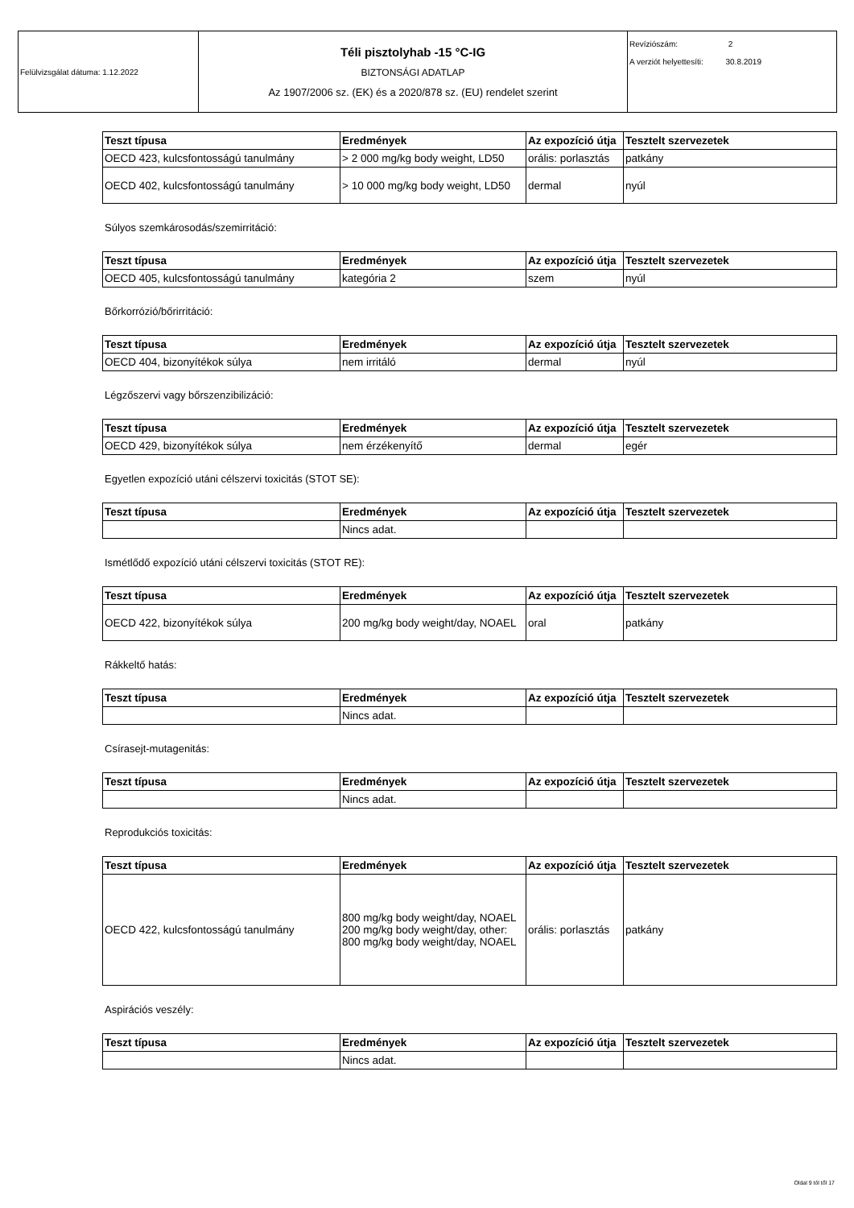| Felülvizsgálat dátuma: 1.12.2022 | Téli pisztolyhab -15 °C-IG BIZTONSÁGI ADATLAP Az 1907/2006 sz. (EK) és a 2020/878 sz. (EU) rendelet szerint | Revíziószám: 2 A verziót helyettesíti: 30.8.2019 |
| Teszt típusa | Eredmények | Az expozíció útja | Tesztelt szervezetek |
| --- | --- | --- | --- |
| OECD 423, kulcsfontosságú tanulmány | > 2 000 mg/kg body weight, LD50 | orális: porlasztás | patkány |
| OECD 402, kulcsfontosságú tanulmány | > 10 000 mg/kg body weight, LD50 | dermal | nyúl |
Súlyos szemkárosodás/szemirritáció:
| Teszt típusa | Eredmények | Az expozíció útja | Tesztelt szervezetek |
| --- | --- | --- | --- |
| OECD 405, kulcsfontosságú tanulmány | kategória 2 | szem | nyúl |
Bőrkorrózió/bőrirritáció:
| Teszt típusa | Eredmények | Az expozíció útja | Tesztelt szervezetek |
| --- | --- | --- | --- |
| OECD 404, bizonyítékok súlya | nem irritáló | dermal | nyúl |
Légzőszervi vagy bőrszenzibilizáció:
| Teszt típusa | Eredmények | Az expozíció útja | Tesztelt szervezetek |
| --- | --- | --- | --- |
| OECD 429, bizonyítékok súlya | nem érzékenyítő | dermal | egér |
Egyetlen expozíció utáni célszervi toxicitás (STOT SE):
| Teszt típusa | Eredmények | Az expozíció útja | Tesztelt szervezetek |
| --- | --- | --- | --- |
| | Nincs adat. | | |
Ismétlődő expozíció utáni célszervi toxicitás (STOT RE):
| Teszt típusa | Eredmények | Az expozíció útja | Tesztelt szervezetek |
| --- | --- | --- | --- |
| OECD 422, bizonyítékok súlya | 200 mg/kg body weight/day, NOAEL | oral | patkány |
Rákkeltő hatás:
| Teszt típusa | Eredmények | Az expozíció útja | Tesztelt szervezetek |
| --- | --- | --- | --- |
| | Nincs adat. | | |
Csírasejt-mutagenitás:
| Teszt típusa | Eredmények | Az expozíció útja | Tesztelt szervezetek |
| --- | --- | --- | --- |
| | Nincs adat. | | |
Reprodukciós toxicitás:
| Teszt típusa | Eredmények | Az expozíció útja | Tesztelt szervezetek |
| --- | --- | --- | --- |
| OECD 422, kulcsfontosságú tanulmány | 800 mg/kg body weight/day, NOAEL 200 mg/kg body weight/day, other: 800 mg/kg body weight/day, NOAEL | orális: porlasztás | patkány |
Aspirációs veszély:
| Teszt típusa | Eredmények | Az expozíció útja | Tesztelt szervezetek |
| --- | --- | --- | --- |
| | Nincs adat. | | |
Oldal 9 tól től 17